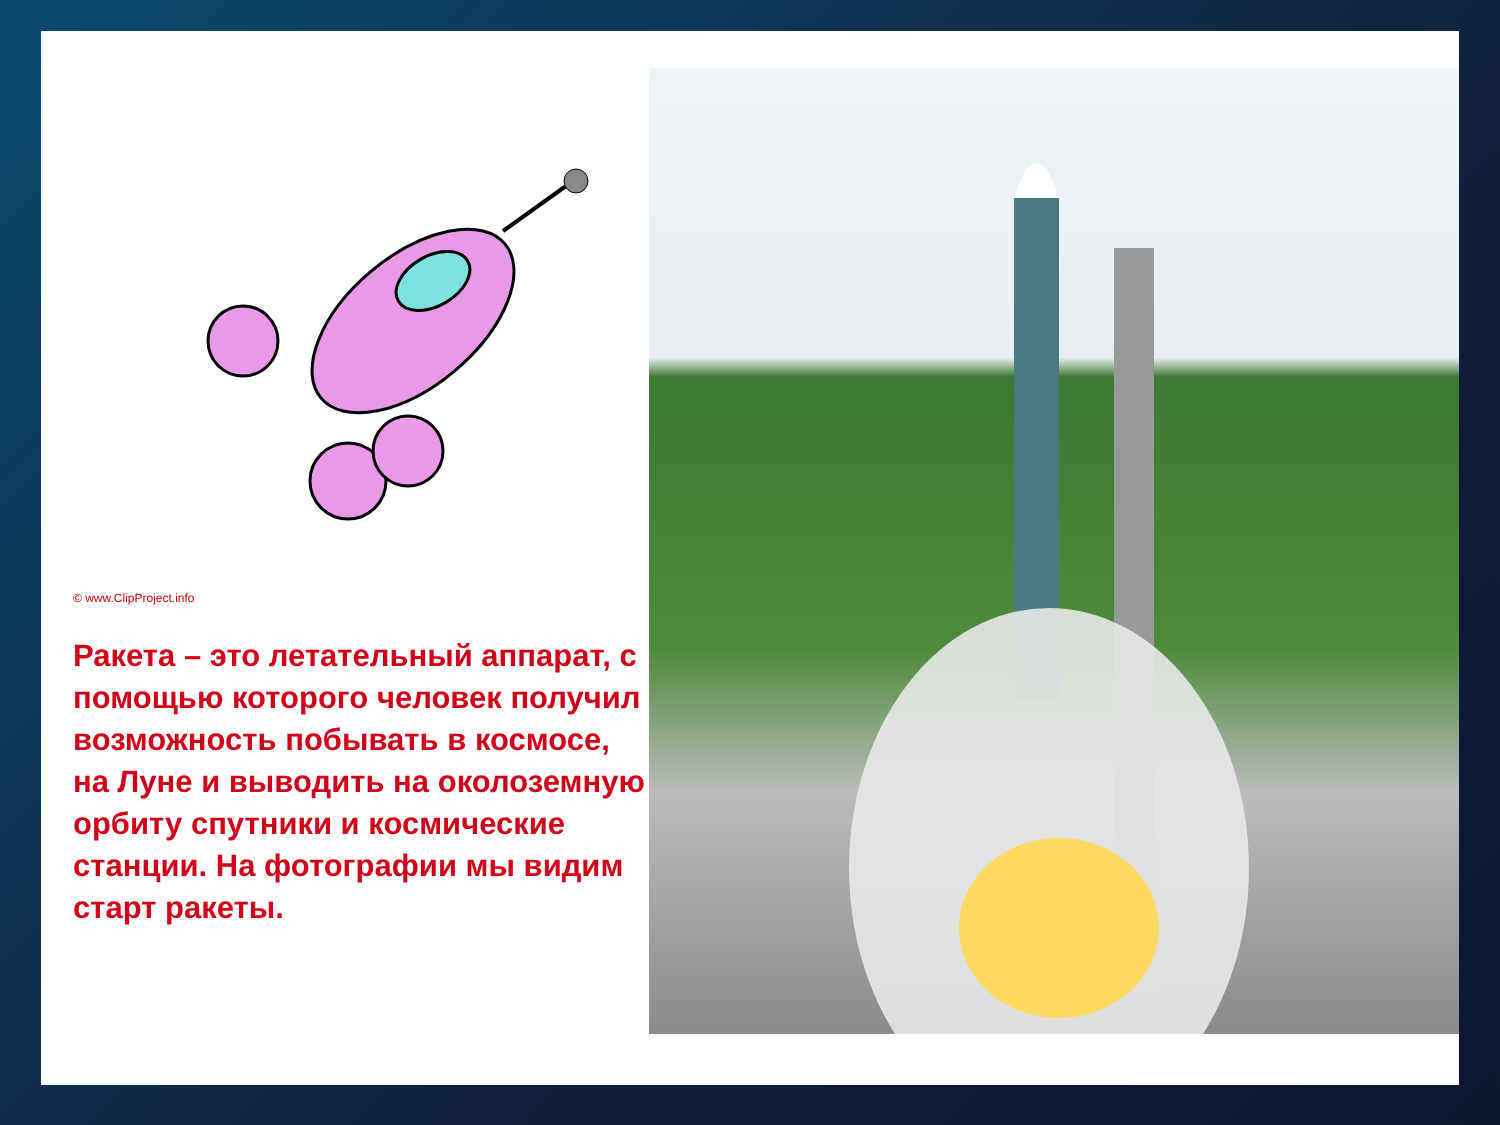© www.ClipProject.info
Ракета – это летательный аппарат, с помощью которого человек получил возможность побывать в космосе, на Луне и выводить на околоземную орбиту спутники и космические станции. На фотографии мы видим старт ракеты.